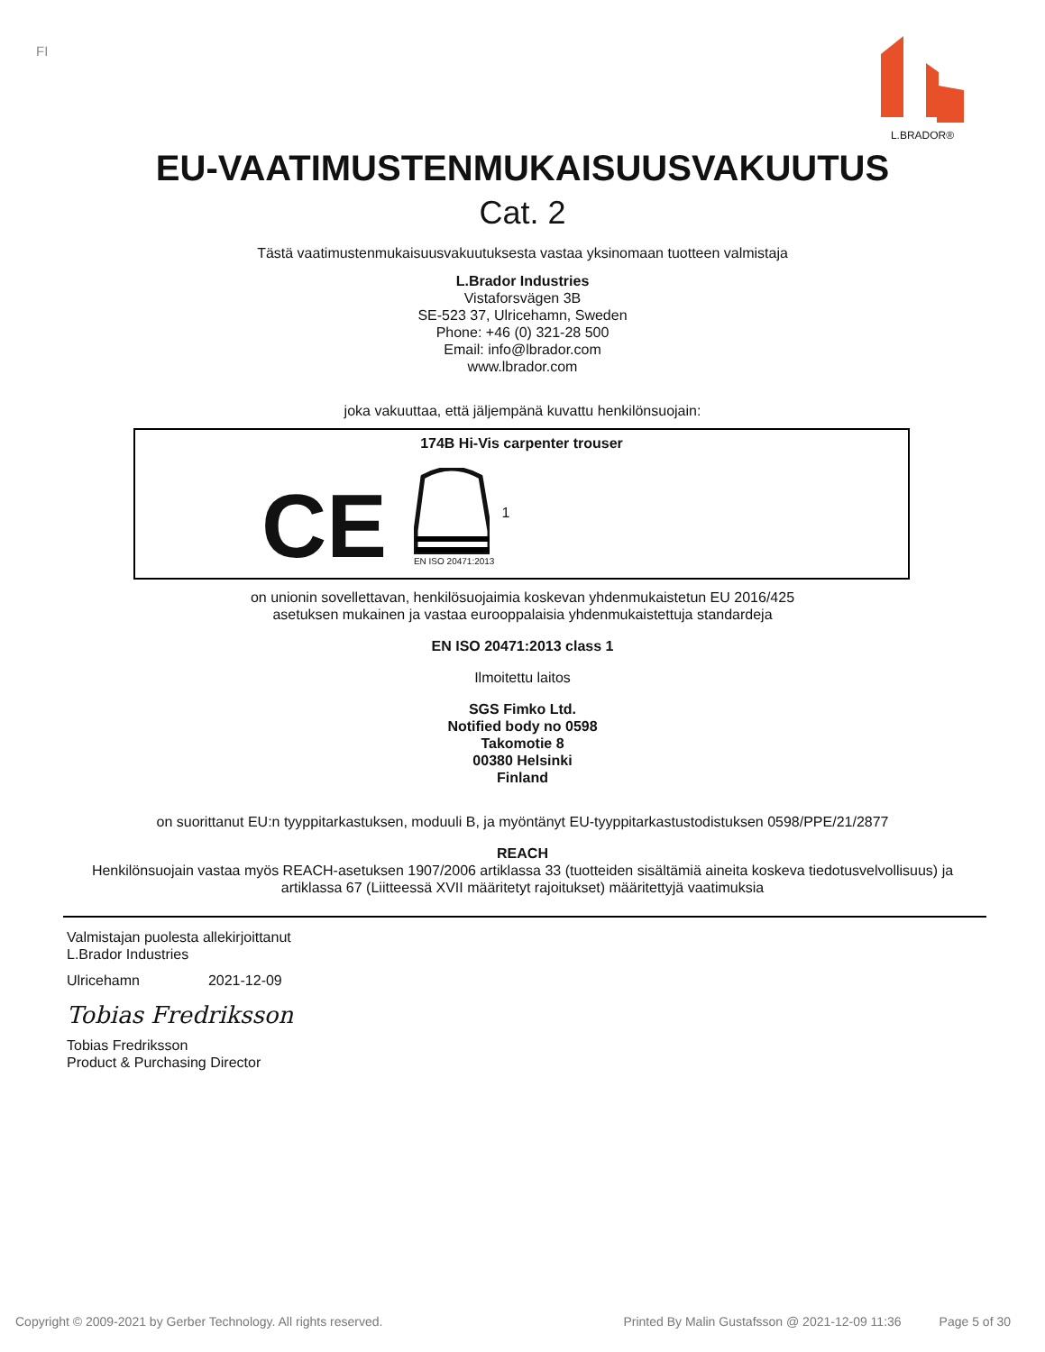FI
L.BRADOR®
EU-VAATIMUSTENMUKAISUUSVAKUUTUS
Cat. 2
Tästä vaatimustenmukaisuusvakuutuksesta vastaa yksinomaan tuotteen valmistaja
L.Brador Industries
Vistaforsvägen 3B
SE-523 37, Ulricehamn, Sweden
Phone: +46 (0) 321-28 500
Email: info@lbrador.com
www.lbrador.com
joka vakuuttaa, että jäljempänä kuvattu henkilönsuojain:
174B Hi-Vis carpenter trouser
CE
EN ISO 20471:2013
1
on unionin sovellettavan, henkilösuojaimia koskevan yhdenmukaistetun EU 2016/425
asetuksen mukainen ja vastaa eurooppalaisia yhdenmukaistettuja standardeja
EN ISO 20471:2013 class 1
Ilmoitettu laitos
SGS Fimko Ltd.
Notified body no 0598
Takomotie 8
00380 Helsinki
Finland
on suorittanut EU:n tyyppitarkastuksen, moduuli B, ja myöntänyt EU-tyyppitarkastustodistuksen 0598/PPE/21/2877
REACH
Henkilönsuojain vastaa myös REACH-asetuksen 1907/2006 artiklassa 33 (tuotteiden sisältämiä aineita koskeva tiedotusvelvollisuus) ja
artiklassa 67 (Liitteessä XVII määritetyt rajoitukset) määritettyjä vaatimuksia
Valmistajan puolesta allekirjoittanut
L.Brador Industries
Ulricehamn 2021-12-09
Tobias Fredriksson
Tobias Fredriksson
Product & Purchasing Director
Copyright © 2009-2021 by Gerber Technology. All rights reserved. Printed By Malin Gustafsson @ 2021-12-09 11:36 Page 5 of 30